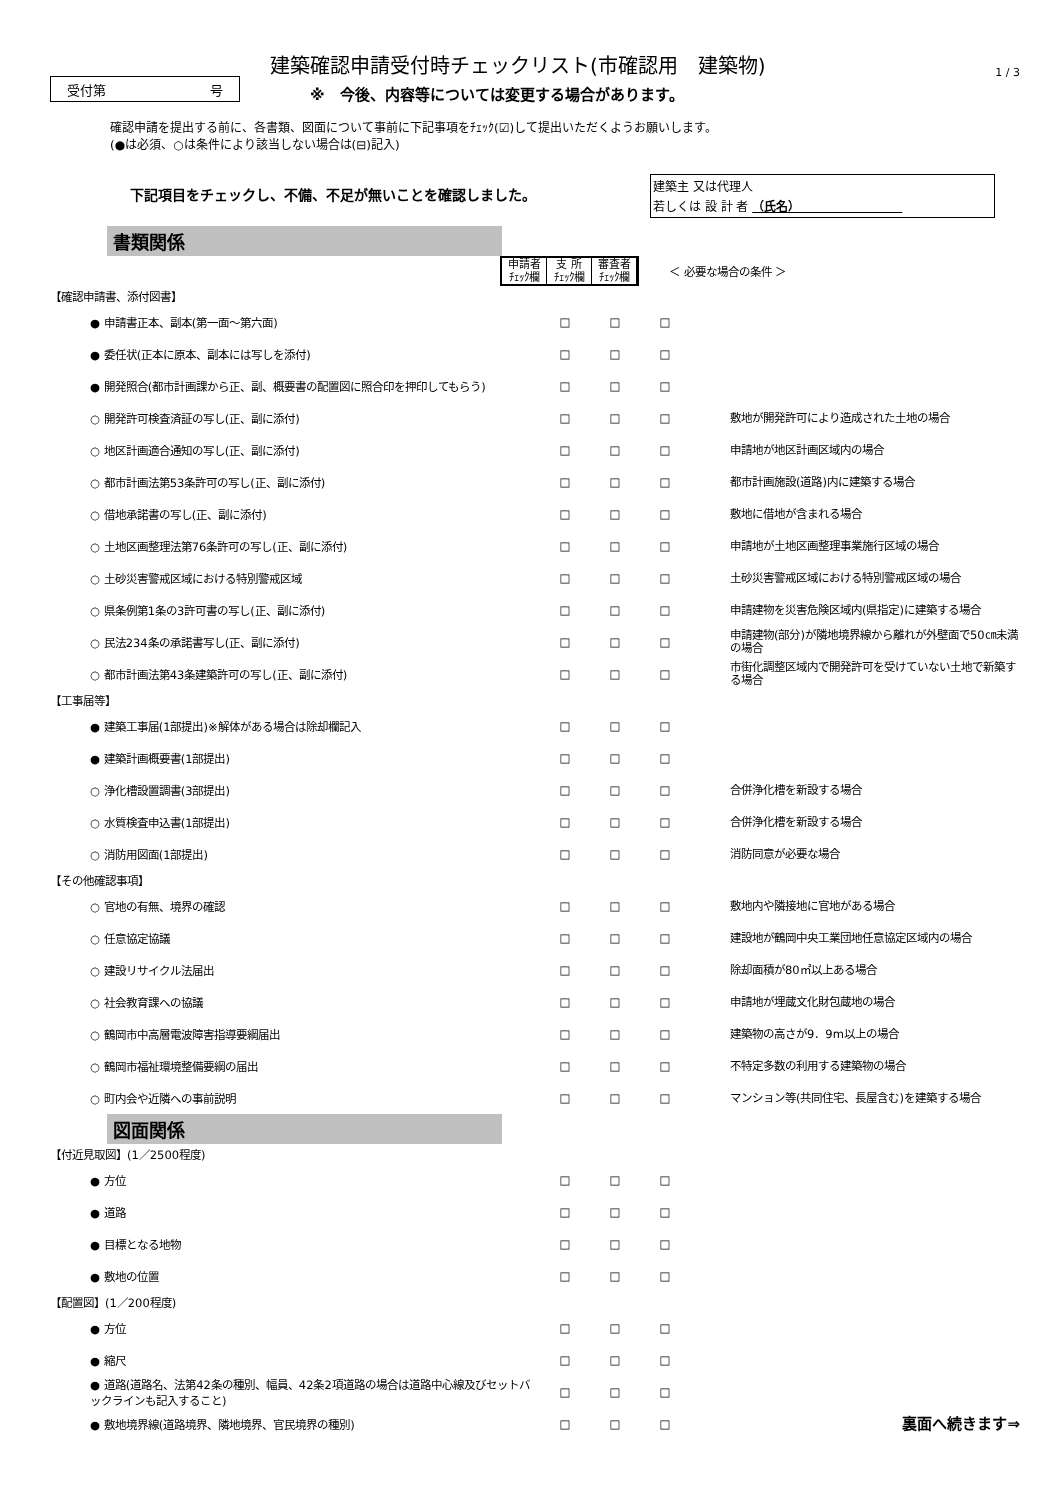受付第 号
建築確認申請受付時チェックリスト(市確認用　建築物)
※　今後、内容等については変更する場合があります。
1 / 3
確認申請を提出する前に、各書類、図面について事前に下記事項をﾁｪｯｸ(☑)して提出いただくようお願いします。
(●は必須、○は条件により該当しない場合は(⊟)記入)
下記項目をチェックし、不備、不足が無いことを確認しました。
建築主 又は代理人
若しくは 設 計 者 （氏名）　　　　　　　　　
書類関係
申請者
ﾁｪｯｸ欄 支 所
ﾁｪｯｸ欄 審査者
ﾁｪｯｸ欄
＜ 必要な場合の条件 ＞
| 【確認申請書、添付図書】 | | | | |
| ● 申請書正本、副本(第一面～第六面) | □ | □ | □ | |
| ● 委任状(正本に原本、副本には写しを添付) | □ | □ | □ | |
| ● 開発照合(都市計画課から正、副、概要書の配置図に照合印を押印してもらう) | □ | □ | □ | |
| ○ 開発許可検査済証の写し(正、副に添付) | □ | □ | □ | 敷地が開発許可により造成された土地の場合 |
| ○ 地区計画適合通知の写し(正、副に添付) | □ | □ | □ | 申請地が地区計画区域内の場合 |
| ○ 都市計画法第53条許可の写し(正、副に添付) | □ | □ | □ | 都市計画施設(道路)内に建築する場合 |
| ○ 借地承諾書の写し(正、副に添付) | □ | □ | □ | 敷地に借地が含まれる場合 |
| ○ 土地区画整理法第76条許可の写し(正、副に添付) | □ | □ | □ | 申請地が土地区画整理事業施行区域の場合 |
| ○ 土砂災害警戒区域における特別警戒区域 | □ | □ | □ | 土砂災害警戒区域における特別警戒区域の場合 |
| ○ 県条例第1条の3許可書の写し(正、副に添付) | □ | □ | □ | 申請建物を災害危険区域内(県指定)に建築する場合 |
| ○ 民法234条の承諾書写し(正、副に添付) | □ | □ | □ | 申請建物(部分)が隣地境界線から離れが外壁面で50㎝未満の場合 |
| ○ 都市計画法第43条建築許可の写し(正、副に添付) | □ | □ | □ | 市街化調整区域内で開発許可を受けていない土地で新築する場合 |
| 【工事届等】 | | | | |
| ● 建築工事届(1部提出)※解体がある場合は除却欄記入 | □ | □ | □ | |
| ● 建築計画概要書(1部提出) | □ | □ | □ | |
| ○ 浄化槽設置調書(3部提出) | □ | □ | □ | 合併浄化槽を新設する場合 |
| ○ 水質検査申込書(1部提出) | □ | □ | □ | 合併浄化槽を新設する場合 |
| ○ 消防用図面(1部提出) | □ | □ | □ | 消防同意が必要な場合 |
| 【その他確認事項】 | | | | |
| ○ 官地の有無、境界の確認 | □ | □ | □ | 敷地内や隣接地に官地がある場合 |
| ○ 任意協定協議 | □ | □ | □ | 建設地が鶴岡中央工業団地任意協定区域内の場合 |
| ○ 建設リサイクル法届出 | □ | □ | □ | 除却面積が80㎡以上ある場合 |
| ○ 社会教育課への協議 | □ | □ | □ | 申請地が埋蔵文化財包蔵地の場合 |
| ○ 鶴岡市中高層電波障害指導要綱届出 | □ | □ | □ | 建築物の高さが9．9m以上の場合 |
| ○ 鶴岡市福祉環境整備要綱の届出 | □ | □ | □ | 不特定多数の利用する建築物の場合 |
| ○ 町内会や近隣への事前説明 | □ | □ | □ | マンション等(共同住宅、長屋含む)を建築する場合 |
図面関係
| 【付近見取図】(1／2500程度) | | | | |
| ● 方位 | □ | □ | □ | |
| ● 道路 | □ | □ | □ | |
| ● 目標となる地物 | □ | □ | □ | |
| ● 敷地の位置 | □ | □ | □ | |
| 【配置図】(1／200程度) | | | | |
| ● 方位 | □ | □ | □ | |
| ● 縮尺 | □ | □ | □ | |
| ● 道路(道路名、法第42条の種別、幅員、42条2項道路の場合は道路中心線及びセットバックラインも記入すること) | □ | □ | □ | |
| ● 敷地境界線(道路境界、隣地境界、官民境界の種別) | □ | □ | □ | 裏面へ続きます⇒ |